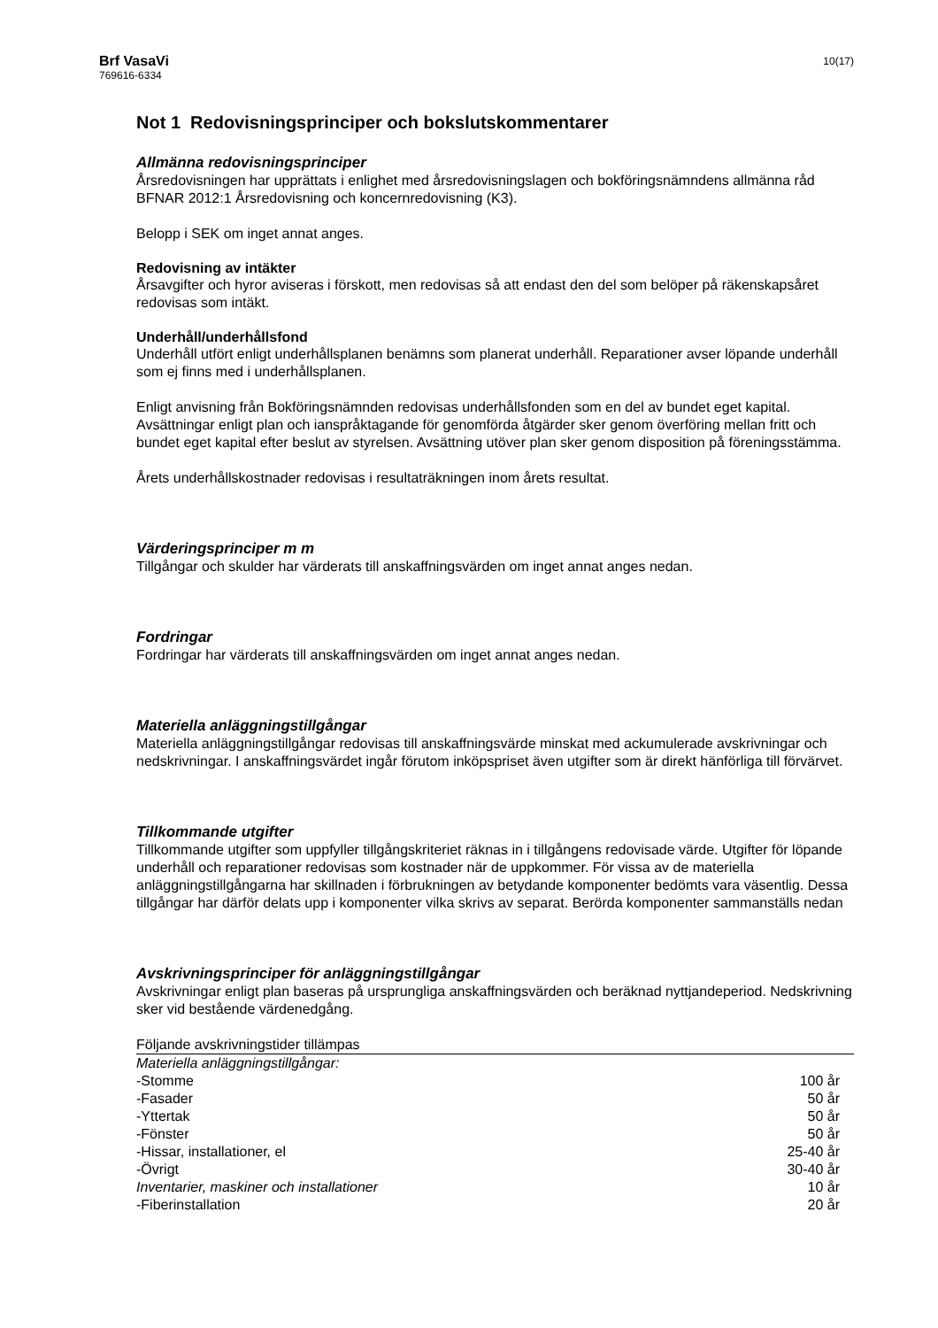Brf VasaVi
769616-6334
10(17)
Not 1 Redovisningsprinciper och bokslutskommentarer
Allmänna redovisningsprinciper
Årsredovisningen har upprättats i enlighet med årsredovisningslagen och bokföringsnämndens allmänna råd BFNAR 2012:1 Årsredovisning och koncernredovisning (K3).
Belopp i SEK om inget annat anges.
Redovisning av intäkter
Årsavgifter och hyror aviseras i förskott, men redovisas så att endast den del som belöper på räkenskapsåret redovisas som intäkt.
Underhåll/underhållsfond
Underhåll utfört enligt underhållsplanen benämns som planerat underhåll. Reparationer avser löpande underhåll som ej finns med i underhållsplanen.
Enligt anvisning från Bokföringsnämnden redovisas underhållsfonden som en del av bundet eget kapital. Avsättningar enligt plan och ianspråktagande för genomförda åtgärder sker genom överföring mellan fritt och bundet eget kapital efter beslut av styrelsen. Avsättning utöver plan sker genom disposition på föreningsstämma.
Årets underhållskostnader redovisas i resultaträkningen inom årets resultat.
Värderingsprinciper m m
Tillgångar och skulder har värderats till anskaffningsvärden om inget annat anges nedan.
Fordringar
Fordringar har värderats till anskaffningsvärden om inget annat anges nedan.
Materiella anläggningstillgångar
Materiella anläggningstillgångar redovisas till anskaffningsvärde minskat med ackumulerade avskrivningar och nedskrivningar. I anskaffningsvärdet ingår förutom inköpspriset även utgifter som är direkt hänförliga till förvärvet.
Tillkommande utgifter
Tillkommande utgifter som uppfyller tillgångskriteriet räknas in i tillgångens redovisade värde. Utgifter för löpande underhåll och reparationer redovisas som kostnader när de uppkommer. För vissa av de materiella anläggningstillgångarna har skillnaden i förbrukningen av betydande komponenter bedömts vara väsentlig. Dessa tillgångar har därför delats upp i komponenter vilka skrivs av separat. Berörda komponenter sammanställs nedan
Avskrivningsprinciper för anläggningstillgångar
Avskrivningar enligt plan baseras på ursprungliga anskaffningsvärden och beräknad nyttjandeperiod. Nedskrivning sker vid bestående värdenedgång.
| Följande avskrivningstider tillämpas | |
| Materiella anläggningstillgångar: | |
| -Stomme | 100 år |
| -Fasader | 50 år |
| -Yttertak | 50 år |
| -Fönster | 50 år |
| -Hissar, installationer, el | 25-40 år |
| -Övrigt | 30-40 år |
| Inventarier, maskiner och installationer | 10 år |
| -Fiberinstallation | 20 år |